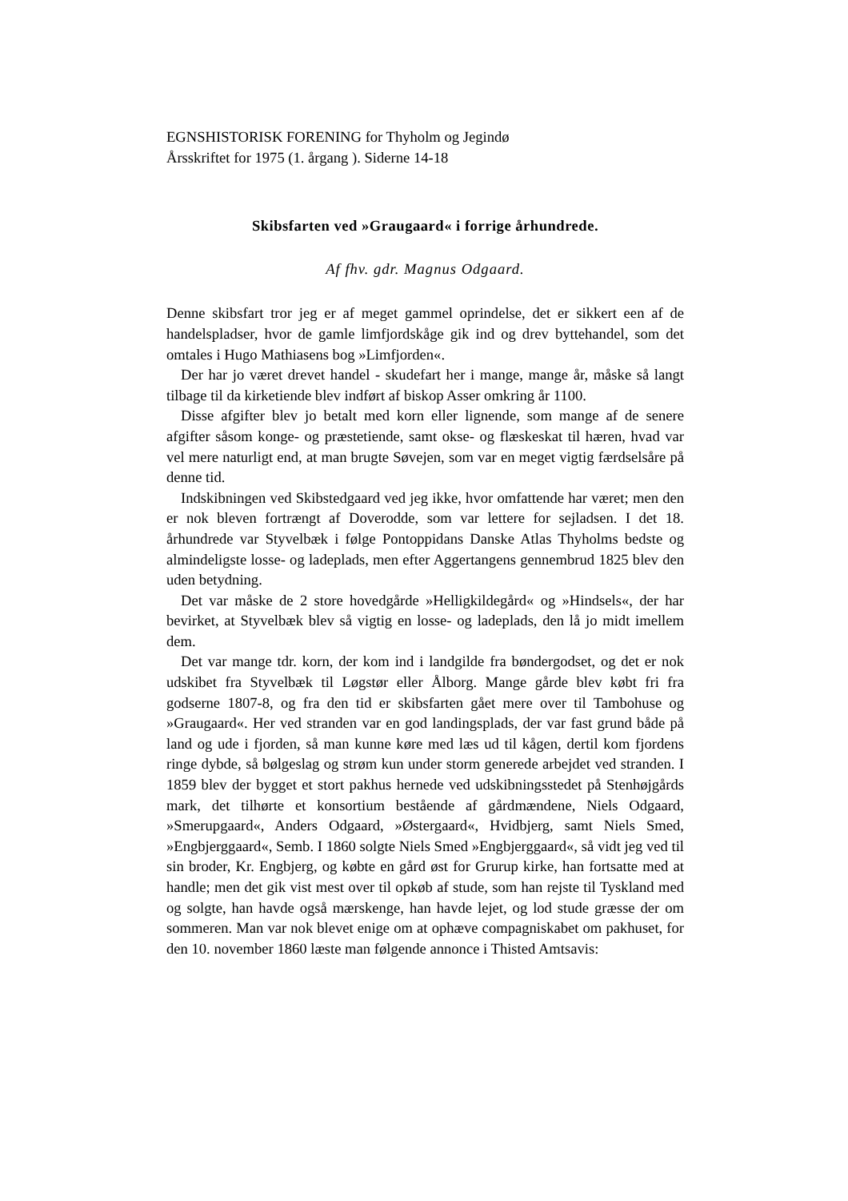EGNSHISTORISK FORENING for Thyholm og Jegindø
Årsskriftet for 1975 (1. årgang ). Siderne 14-18
Skibsfarten ved »Graugaard« i forrige århundrede.
Af fhv. gdr. Magnus Odgaard.
Denne skibsfart tror jeg er af meget gammel oprindelse, det er sikkert een af de handelspladser, hvor de gamle limfjordskåge gik ind og drev byttehandel, som det omtales i Hugo Mathiasens bog »Limfjorden«.
Der har jo været drevet handel - skudefart her i mange, mange år, måske så langt tilbage til da kirketiende blev indført af biskop Asser omkring år 1100.
Disse afgifter blev jo betalt med korn eller lignende, som mange af de senere afgifter såsom konge- og præstetiende, samt okse- og flæskeskat til hæren, hvad var vel mere naturligt end, at man brugte Søvejen, som var en meget vigtig færdselsåre på denne tid.
Indskibningen ved Skibstedgaard ved jeg ikke, hvor omfattende har været; men den er nok bleven fortrængt af Doverodde, som var lettere for sejladsen. I det 18. århundrede var Styvelbæk i følge Pontoppidans Danske Atlas Thyholms bedste og almindeligste losse- og ladeplads, men efter Aggertangens gennembrud 1825 blev den uden betydning.
Det var måske de 2 store hovedgårde »Helligkildegård« og »Hindsels«, der har bevirket, at Styvelbæk blev så vigtig en losse- og ladeplads, den lå jo midt imellem dem.
Det var mange tdr. korn, der kom ind i landgilde fra bøndergodset, og det er nok udskibet fra Styvelbæk til Løgstør eller Ålborg. Mange gårde blev købt fri fra godserne 1807-8, og fra den tid er skibsfarten gået mere over til Tambohuse og »Graugaard«. Her ved stranden var en god landingsplads, der var fast grund både på land og ude i fjorden, så man kunne køre med læs ud til kågen, dertil kom fjordens ringe dybde, så bølgeslag og strøm kun under storm generede arbejdet ved stranden. I 1859 blev der bygget et stort pakhus hernede ved udskibningsstedet på Stenhøjgårds mark, det tilhørte et konsortium bestående af gårdmændene, Niels Odgaard, »Smerupgaard«, Anders Odgaard, »Østergaard«, Hvidbjerg, samt Niels Smed, »Engbjerggaard«, Semb. I 1860 solgte Niels Smed »Engbjerggaard«, så vidt jeg ved til sin broder, Kr. Engbjerg, og købte en gård øst for Grurup kirke, han fortsatte med at handle; men det gik vist mest over til opkøb af stude, som han rejste til Tyskland med og solgte, han havde også mærskenge, han havde lejet, og lod stude græsse der om sommeren. Man var nok blevet enige om at ophæve compagniskabet om pakhuset, for den 10. november 1860 læste man følgende annonce i Thisted Amtsavis: